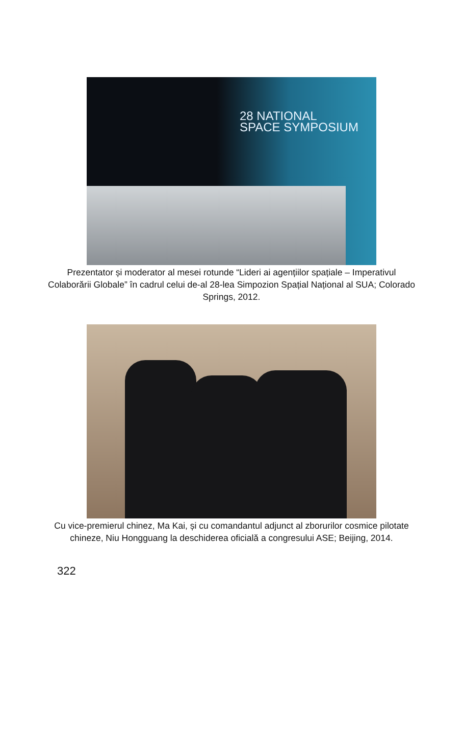28 NATIONAL
SPACE SYMPOSIUM
Prezentator și moderator al mesei rotunde “Lideri ai agențiilor spațiale – Imperativul Colaborării Globale” în cadrul celui de-al 28-lea Simpozion Spațial Național al SUA; Colorado Springs, 2012.
Cu vice-premierul chinez, Ma Kai, și cu comandantul adjunct al zborurilor cosmice pilotate chineze, Niu Hongguang la deschiderea oficială a congresului ASE; Beijing, 2014.
322